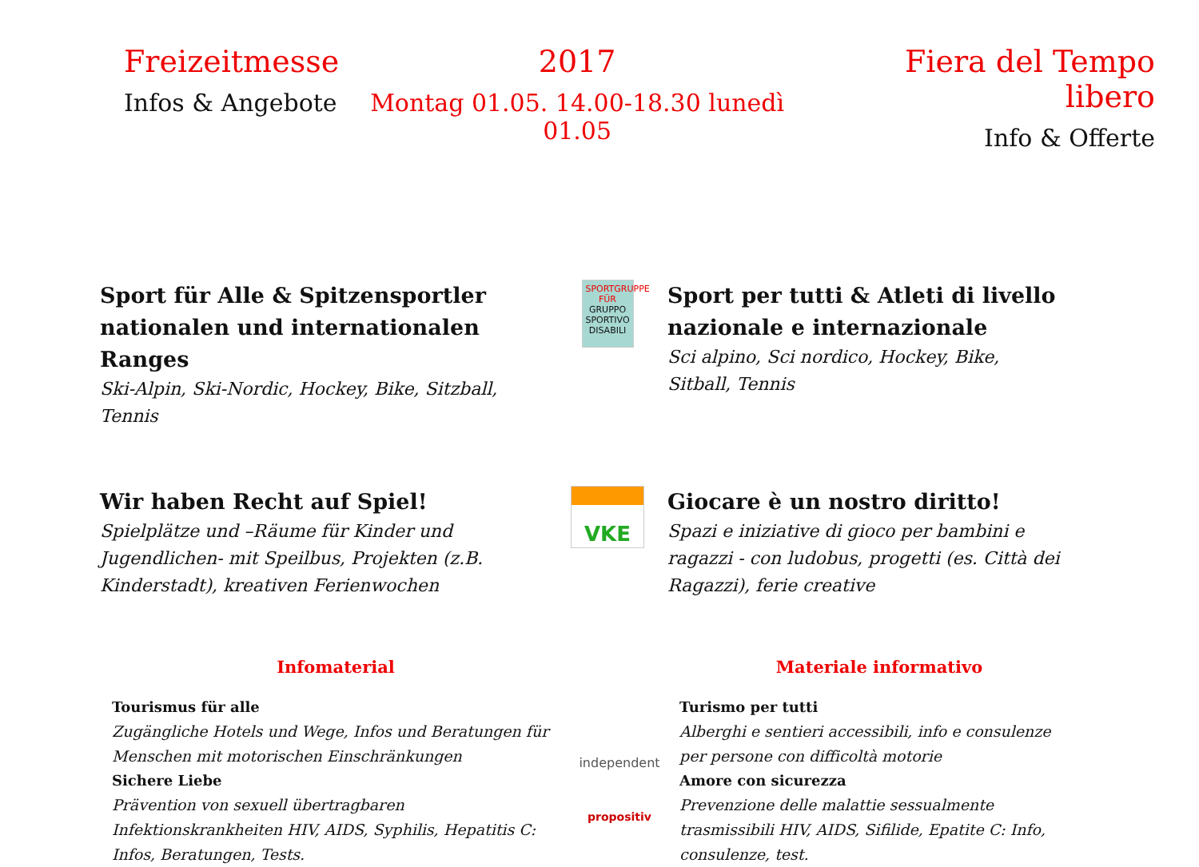Freizeitmesse
Infos & Angebote
2017
Montag 01.05. 14.00-18.30 lunedì 01.05
Fiera del Tempo libero
Info & Offerte
Sport für Alle & Spitzensportler nationalen und internationalen Ranges
Ski-Alpin, Ski-Nordic, Hockey, Bike, Sitzball, Tennis
SPORTGRUPPE FÜR GRUPPO SPORTIVO DISABILI
Sport per tutti & Atleti di livello nazionale e internazionale
Sci alpino, Sci nordico, Hockey, Bike, Sitball, Tennis
Wir haben Recht auf Spiel!
Spielplätze und –Räume für Kinder und Jugendlichen- mit Speilbus, Projekten (z.B. Kinderstadt), kreativen Ferienwochen
VKE
Giocare è un nostro diritto!
Spazi e iniziative di gioco per bambini e ragazzi - con ludobus, progetti (es. Città dei Ragazzi), ferie creative
Infomaterial
Tourismus für alle
Zugängliche Hotels und Wege, Infos und Beratungen für Menschen mit motorischen Einschränkungen
Sichere Liebe
Prävention von sexuell übertragbaren Infektionskrankheiten HIV, AIDS, Syphilis, Hepatitis C: Infos, Beratungen, Tests.
independent
propositiv
Materiale informativo
Turismo per tutti
Alberghi e sentieri accessibili, info e consulenze per persone con difficoltà motorie
Amore con sicurezza
Prevenzione delle malattie sessualmente trasmissibili HIV, AIDS, Sifilide, Epatite C: Info, consulenze, test.